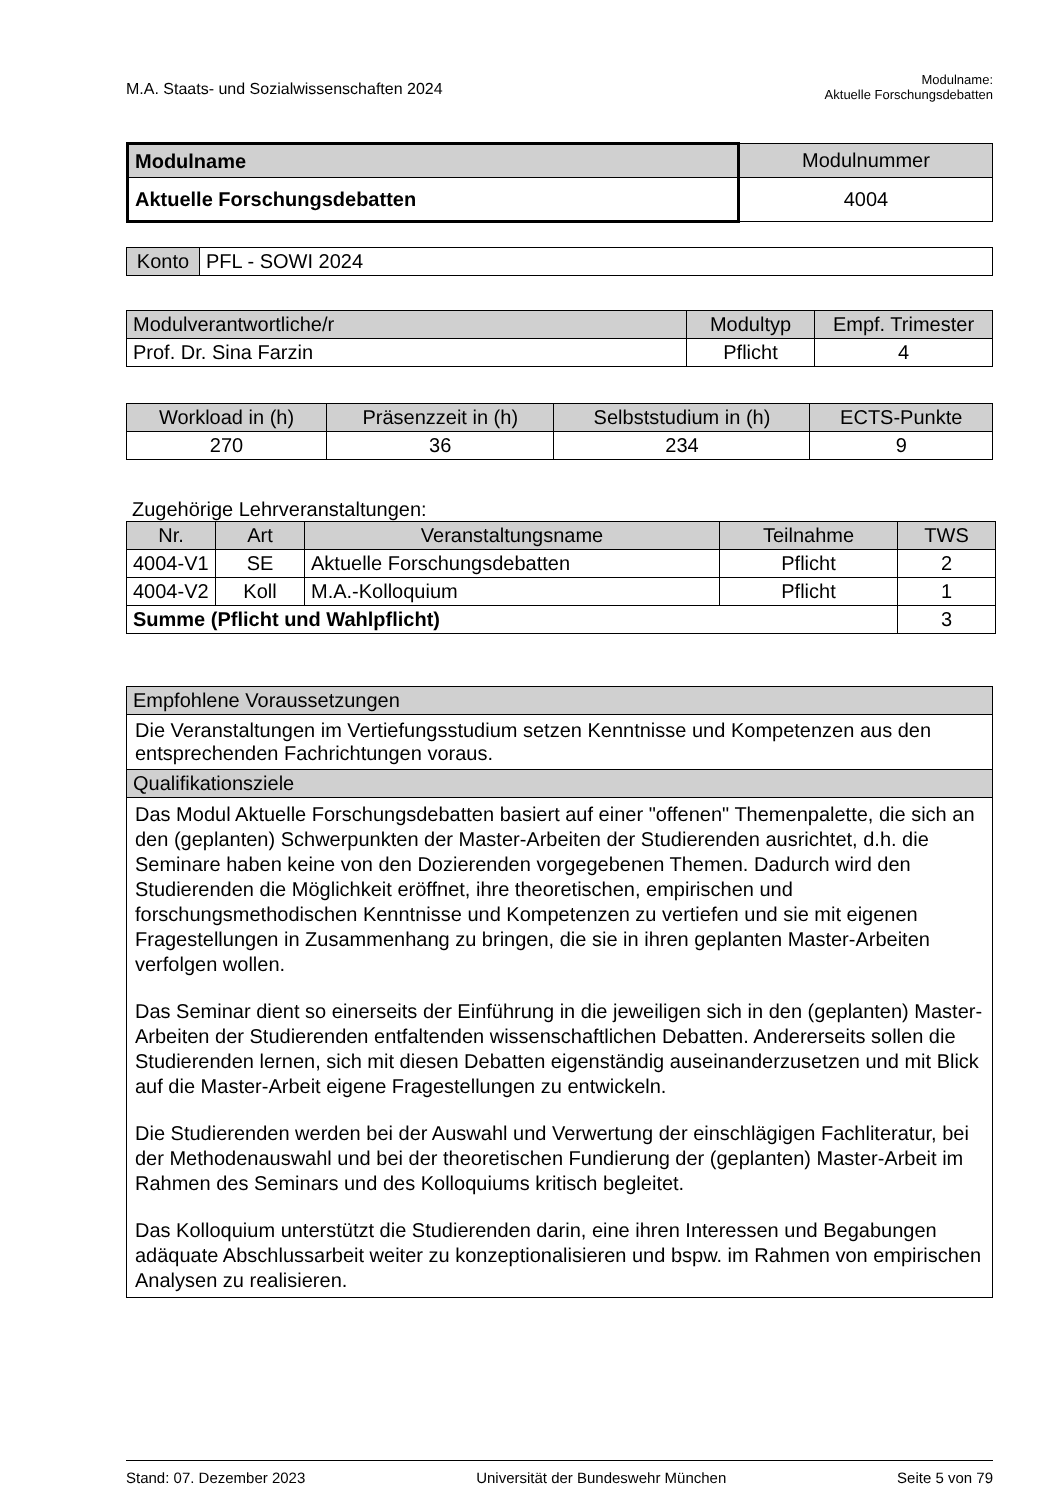M.A. Staats- und Sozialwissenschaften 2024
Modulname:
Aktuelle Forschungsdebatten
| Modulname | Modulnummer |
| --- | --- |
| Aktuelle Forschungsdebatten | 4004 |
| Konto | PFL - SOWI 2024 |
| Modulverantwortliche/r | Modultyp | Empf. Trimester |
| --- | --- | --- |
| Prof. Dr. Sina Farzin | Pflicht | 4 |
| Workload in (h) | Präsenzzeit in (h) | Selbststudium in (h) | ECTS-Punkte |
| --- | --- | --- | --- |
| 270 | 36 | 234 | 9 |
Zugehörige Lehrveranstaltungen:
| Nr. | Art | Veranstaltungsname | Teilnahme | TWS |
| --- | --- | --- | --- | --- |
| 4004-V1 | SE | Aktuelle Forschungsdebatten | Pflicht | 2 |
| 4004-V2 | Koll | M.A.-Kolloquium | Pflicht | 1 |
| Summe (Pflicht und Wahlpflicht) | | | | 3 |
| Empfohlene Voraussetzungen |
| --- |
| Die Veranstaltungen im Vertiefungsstudium setzen Kenntnisse und Kompetenzen aus den entsprechenden Fachrichtungen voraus. |
| Qualifikationsziele |
| Das Modul Aktuelle Forschungsdebatten basiert auf einer "offenen" Themenpalette, die sich an den (geplanten) Schwerpunkten der Master-Arbeiten der Studierenden ausrichtet, d.h. die Seminare haben keine von den Dozierenden vorgegebenen Themen. Dadurch wird den Studierenden die Möglichkeit eröffnet, ihre theoretischen, empirischen und forschungsmethodischen Kenntnisse und Kompetenzen zu vertiefen und sie mit eigenen Fragestellungen in Zusammenhang zu bringen, die sie in ihren geplanten Master-Arbeiten verfolgen wollen. Das Seminar dient so einerseits der Einführung in die jeweiligen sich in den (geplanten) Master-Arbeiten der Studierenden entfaltenden wissenschaftlichen Debatten. Andererseits sollen die Studierenden lernen, sich mit diesen Debatten eigenständig auseinanderzusetzen und mit Blick auf die Master-Arbeit eigene Fragestellungen zu entwickeln. Die Studierenden werden bei der Auswahl und Verwertung der einschlägigen Fachliteratur, bei der Methodenauswahl und bei der theoretischen Fundierung der (geplanten) Master-Arbeit im Rahmen des Seminars und des Kolloquiums kritisch begleitet. Das Kolloquium unterstützt die Studierenden darin, eine ihren Interessen und Begabungen adäquate Abschlussarbeit weiter zu konzeptionalisieren und bspw. im Rahmen von empirischen Analysen zu realisieren. |
Stand: 07. Dezember 2023 Universität der Bundeswehr München Seite 5 von 79